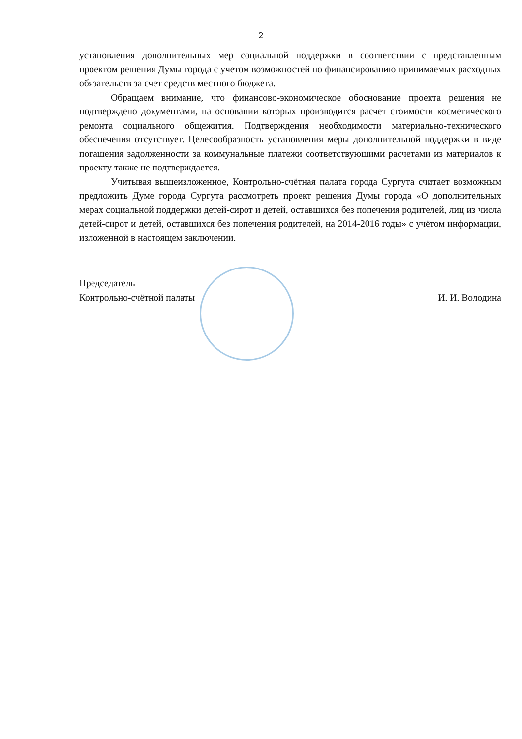2
установления дополнительных мер социальной поддержки в соответствии с представленным проектом решения Думы города с учетом возможностей по финансированию принимаемых расходных обязательств за счет средств местного бюджета.
Обращаем внимание, что финансово-экономическое обоснование проекта решения не подтверждено документами, на основании которых производится расчет стоимости косметического ремонта социального общежития. Подтверждения необходимости материально-технического обеспечения отсутствует. Целесообразность установления меры дополнительной поддержки в виде погашения задолженности за коммунальные платежи соответствующими расчетами из материалов к проекту также не подтверждается.
Учитывая вышеизложенное, Контрольно-счётная палата города Сургута считает возможным предложить Думе города Сургута рассмотреть проект решения Думы города «О дополнительных мерах социальной поддержки детей-сирот и детей, оставшихся без попечения родителей, лиц из числа детей-сирот и детей, оставшихся без попечения родителей, на 2014-2016 годы» с учётом информации, изложенной в настоящем заключении.
Председатель
Контрольно-счётной палаты
И. И. Володина